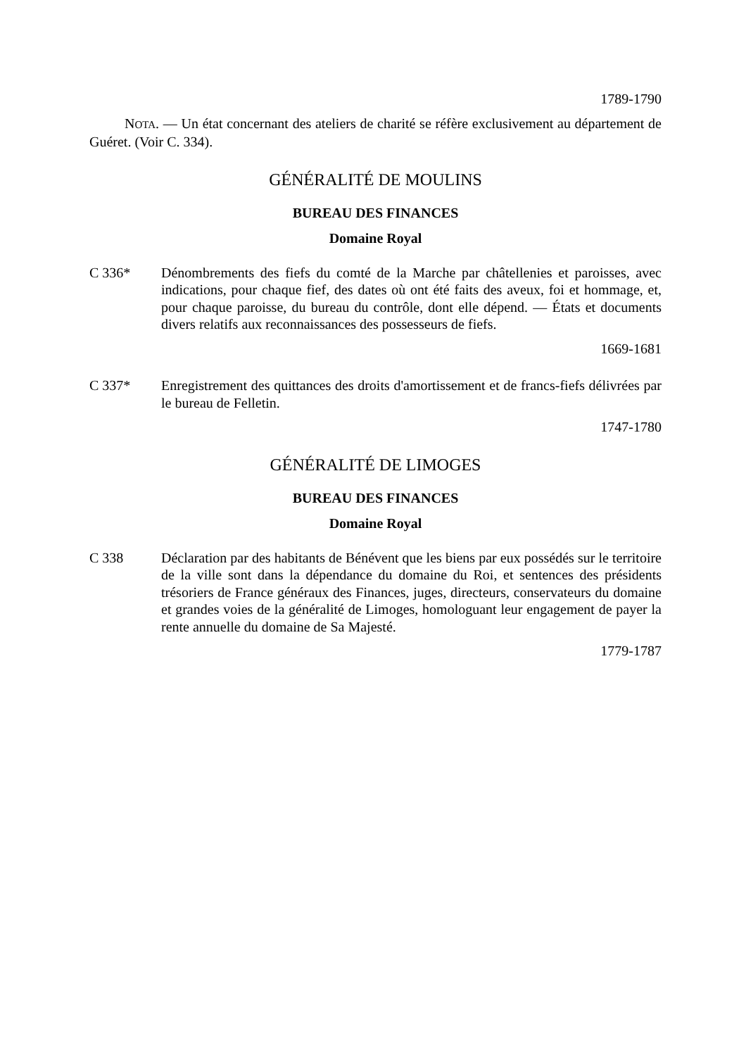1789-1790
NOTA. — Un état concernant des ateliers de charité se réfère exclusivement au département de Guéret. (Voir C. 334).
GÉNÉRALITÉ DE MOULINS
BUREAU DES FINANCES
Domaine Royal
C 336* Dénombrements des fiefs du comté de la Marche par châtellenies et paroisses, avec indications, pour chaque fief, des dates où ont été faits des aveux, foi et hommage, et, pour chaque paroisse, du bureau du contrôle, dont elle dépend. — États et documents divers relatifs aux reconnaissances des possesseurs de fiefs.
1669-1681
C 337* Enregistrement des quittances des droits d'amortissement et de francs-fiefs délivrées par le bureau de Felletin.
1747-1780
GÉNÉRALITÉ DE LIMOGES
BUREAU DES FINANCES
Domaine Royal
C 338 Déclaration par des habitants de Bénévent que les biens par eux possédés sur le territoire de la ville sont dans la dépendance du domaine du Roi, et sentences des présidents trésoriers de France généraux des Finances, juges, directeurs, conservateurs du domaine et grandes voies de la généralité de Limoges, homologuant leur engagement de payer la rente annuelle du domaine de Sa Majesté.
1779-1787